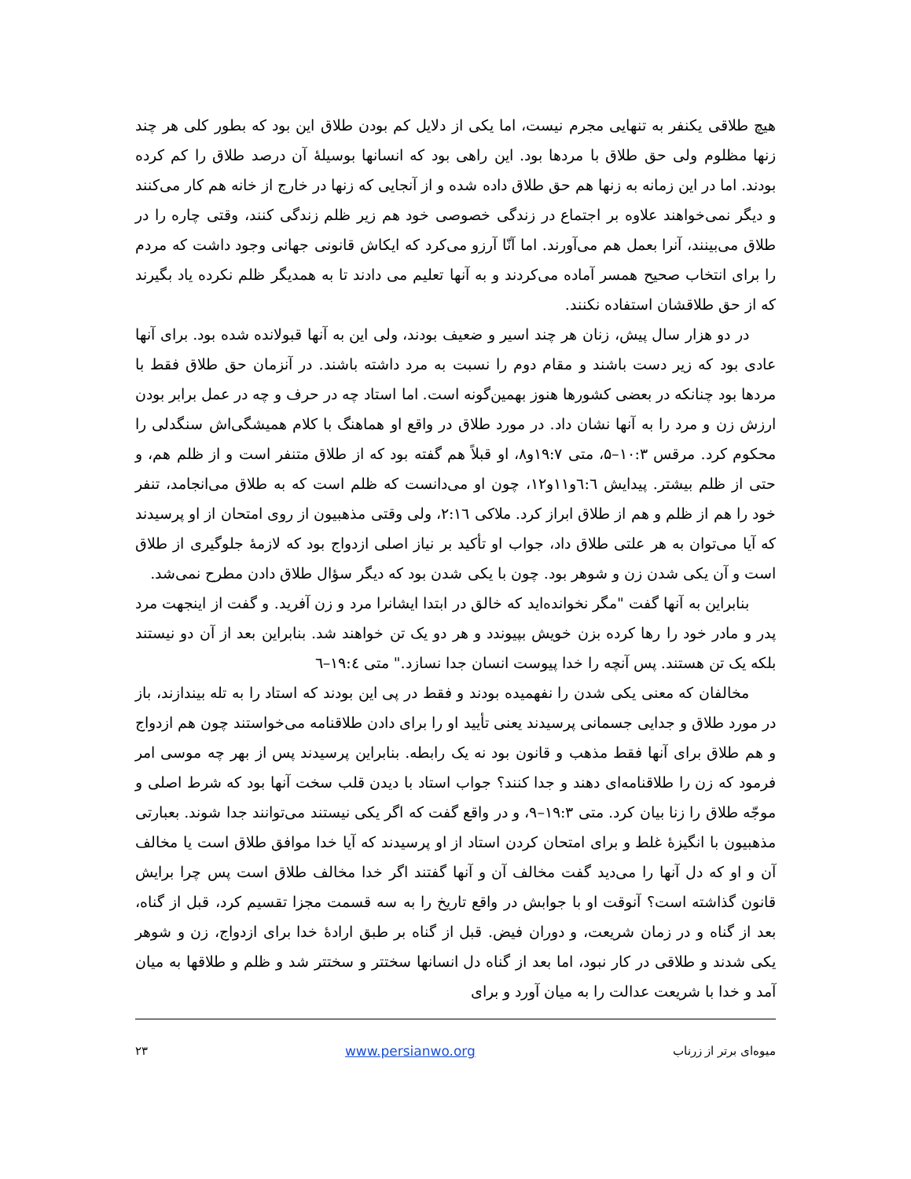هیچ طلاقی یکنفر به تنهایی مجرم نیست، اما یکی از دلایل کم بودن طلاق این بود که بطور کلی هر چند زنها مظلوم ولی حق طلاق با مردها بود. این راهی بود که انسانها بوسیلهٔ آن درصد طلاق را کم کرده بودند. اما در این زمانه به زنها هم حق طلاق داده شده و از آنجایی که زنها در خارج از خانه هم کار می‌کنند و دیگر نمی‌خواهند علاوه بر اجتماع در زندگی خصوصی خود هم زیر ظلم زندگی کنند، وقتی چاره را در طلاق می‌بینند، آنرا بعمل هم می‌آورند. اما آنّا آرزو می‌کرد که ایکاش قانونی جهانی وجود داشت که مردم را برای انتخاب صحیح همسر آماده می‌کردند و به آنها تعلیم می دادند تا به همدیگر ظلم نکرده یاد بگیرند که از حق طلاقشان استفاده نکنند.
در دو هزار سال پیش، زنان هر چند اسیر و ضعیف بودند، ولی این به آنها قبولانده شده بود. برای آنها عادی بود که زیر دست باشند و مقام دوم را نسبت به مرد داشته باشند. در آنزمان حق طلاق فقط با مردها بود چنانکه در بعضی کشورها هنوز بهمین‌گونه است. اما استاد چه در حرف و چه در عمل برابر بودن ارزش زن و مرد را به آنها نشان داد. در مورد طلاق در واقع او هماهنگ با کلام همیشگی‌اش سنگدلی را محکوم کرد. مرقس ۱۰:۳–۵، متی ۱۹:۷و۸، او قبلاً هم گفته بود که از طلاق متنفر است و از ظلم هم، و حتی از ظلم بیشتر. پیدایش ٦:٦و۱۱و۱۲، چون او می‌دانست که ظلم است که به طلاق می‌انجامد، تنفر خود را هم از ظلم و هم از طلاق ابراز کرد. ملاکی ۲:۱٦، ولی وقتی مذهبیون از روی امتحان از او پرسیدند که آیا می‌توان به هر علتی طلاق داد، جواب او تأکید بر نیاز اصلی ازدواج بود که لازمهٔ جلوگیری از طلاق است و آن یکی شدن زن و شوهر بود. چون با یکی شدن بود که دیگر سؤال طلاق دادن مطرح نمی‌شد.
بنابراین به آنها گفت "مگر نخوانده‌اید که خالق در ابتدا ایشانرا مرد و زن آفرید. و گفت از اینجهت مرد پدر و مادر خود را رها کرده بزن خویش بپیوندد و هر دو یک تن خواهند شد. بنابراین بعد از آن دو نیستند بلکه یک تن هستند. پس آنچه را خدا پیوست انسان جدا نسازد." متی ۱۹:٤–٦
مخالفان که معنی یکی شدن را نفهمیده بودند و فقط در پی این بودند که استاد را به تله بیندازند، باز در مورد طلاق و جدایی جسمانی پرسیدند یعنی تأیید او را برای دادن طلاقنامه می‌خواستند چون هم ازدواج و هم طلاق برای آنها فقط مذهب و قانون بود نه یک رابطه. بنابراین پرسیدند پس از بهر چه موسی امر فرمود که زن را طلاقنامه‌ای دهند و جدا کنند؟ جواب استاد با دیدن قلب سخت آنها بود که شرط اصلی و موجّه طلاق را زنا بیان کرد. متی ۱۹:۳–۹، و در واقع گفت که اگر یکی نیستند می‌توانند جدا شوند. بعبارتی مذهبیون با انگیزهٔ غلط و برای امتحان کردن استاد از او پرسیدند که آیا خدا موافق طلاق است یا مخالف آن و او که دل آنها را می‌دید گفت مخالف آن و آنها گفتند اگر خدا مخالف طلاق است پس چرا برایش قانون گذاشته است؟ آنوقت او با جوابش در واقع تاریخ را به سه قسمت مجزا تقسیم کرد، قبل از گناه، بعد از گناه و در زمان شریعت، و دوران فیض. قبل از گناه بر طبق ارادهٔ خدا برای ازدواج، زن و شوهر یکی شدند و طلاقی در کار نبود، اما بعد از گناه دل انسانها سختتر و سختتر شد و ظلم و طلاقها به میان آمد و خدا با شریعت عدالت را به میان آورد و برای
میوه‌ای برتر از زرناب www.persianwo.org ۲۳